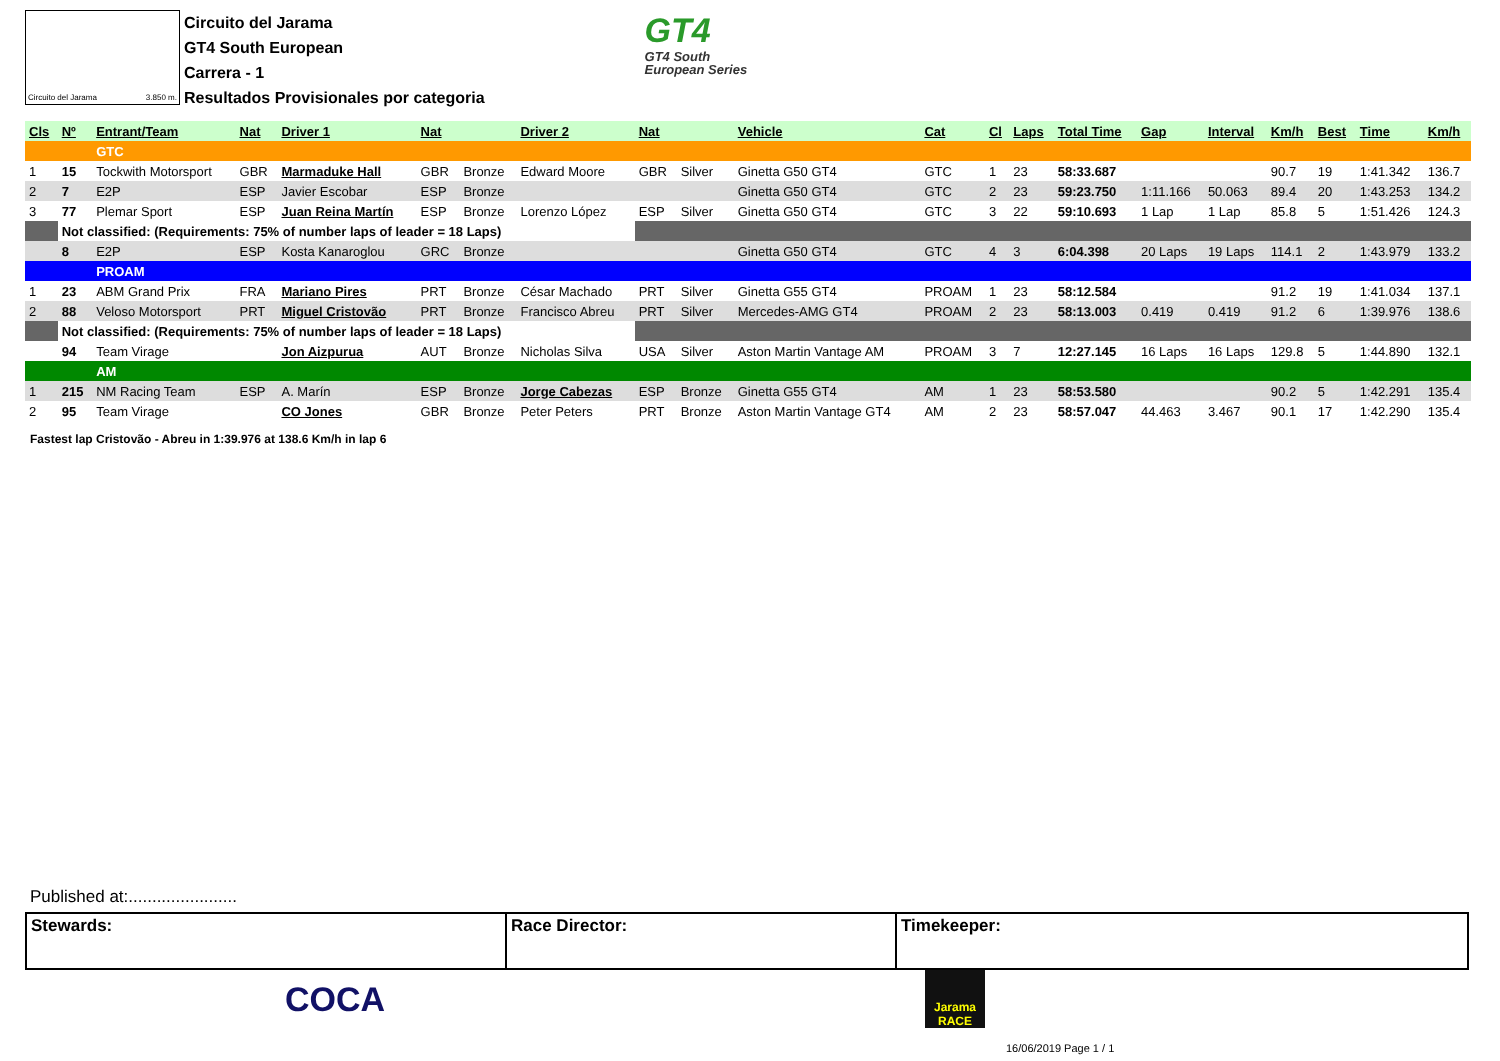Circuito del Jarama 3.850 m.
Circuito del Jarama
GT4 South European
Carrera - 1
Resultados Provisionales por categoria
GT4
GT4 South
European Series
| Cls | Nº | Entrant/Team | Nat | Driver 1 | Nat | | Driver 2 | Nat | | Vehicle | Cat | Cl | Laps | Total Time | Gap | Interval | Km/h | Best | Time | Km/h |
| --- | --- | --- | --- | --- | --- | --- | --- | --- | --- | --- | --- | --- | --- | --- | --- | --- | --- | --- | --- | --- |
| | | GTC | | | | | | | | | | | | | | | | | | |
| 1 | 15 | Tockwith Motorsport | GBR | Marmaduke Hall | GBR | Bronze | Edward Moore | GBR | Silver | Ginetta G50 GT4 | GTC | 1 | 23 | 58:33.687 | | | 90.7 | 19 | 1:41.342 | 136.7 |
| 2 | 7 | E2P | ESP | Javier Escobar | ESP | Bronze | | | | Ginetta G50 GT4 | GTC | 2 | 23 | 59:23.750 | 1:11.166 | 50.063 | 89.4 | 20 | 1:43.253 | 134.2 |
| 3 | 77 | Plemar Sport | ESP | Juan Reina Martín | ESP | Bronze | Lorenzo López | ESP | Silver | Ginetta G50 GT4 | GTC | 3 | 22 | 59:10.693 | 1 Lap | 1 Lap | 85.8 | 5 | 1:51.426 | 124.3 |
| | Not classified: (Requirements: 75% of number laps of leader = 18 Laps) | | | | | | | | | | | | | | | | | | | |
| | 8 | E2P | ESP | Kosta Kanaroglou | GRC | Bronze | | | | Ginetta G50 GT4 | GTC | 4 | 3 | 6:04.398 | 20 Laps | 19 Laps | 114.1 | 2 | 1:43.979 | 133.2 |
| | | PROAM | | | | | | | | | | | | | | | | | | |
| 1 | 23 | ABM Grand Prix | FRA | Mariano Pires | PRT | Bronze | César Machado | PRT | Silver | Ginetta G55 GT4 | PROAM | 1 | 23 | 58:12.584 | | | 91.2 | 19 | 1:41.034 | 137.1 |
| 2 | 88 | Veloso Motorsport | PRT | Miguel Cristovão | PRT | Bronze | Francisco Abreu | PRT | Silver | Mercedes-AMG GT4 | PROAM | 2 | 23 | 58:13.003 | 0.419 | 0.419 | 91.2 | 6 | 1:39.976 | 138.6 |
| | Not classified: (Requirements: 75% of number laps of leader = 18 Laps) | | | | | | | | | | | | | | | | | | | |
| | 94 | Team Virage | | Jon Aizpurua | AUT | Bronze | Nicholas Silva | USA | Silver | Aston Martin Vantage AM | PROAM | 3 | 7 | 12:27.145 | 16 Laps | 16 Laps | 129.8 | 5 | 1:44.890 | 132.1 |
| | | AM | | | | | | | | | | | | | | | | | | |
| 1 | 215 | NM Racing Team | ESP | A. Marín | ESP | Bronze | Jorge Cabezas | ESP | Bronze | Ginetta G55 GT4 | AM | 1 | 23 | 58:53.580 | | | 90.2 | 5 | 1:42.291 | 135.4 |
| 2 | 95 | Team Virage | | CO Jones | GBR | Bronze | Peter Peters | PRT | Bronze | Aston Martin Vantage GT4 | AM | 2 | 23 | 58:57.047 | 44.463 | 3.467 | 90.1 | 17 | 1:42.290 | 135.4 |
Fastest lap Cristovão - Abreu in 1:39.976 at 138.6 Km/h in lap 6
Published at:.......................
| Stewards: | Race Director: | Timekeeper: |
COCA
Jarama RACE
16/06/2019 Page 1 / 1